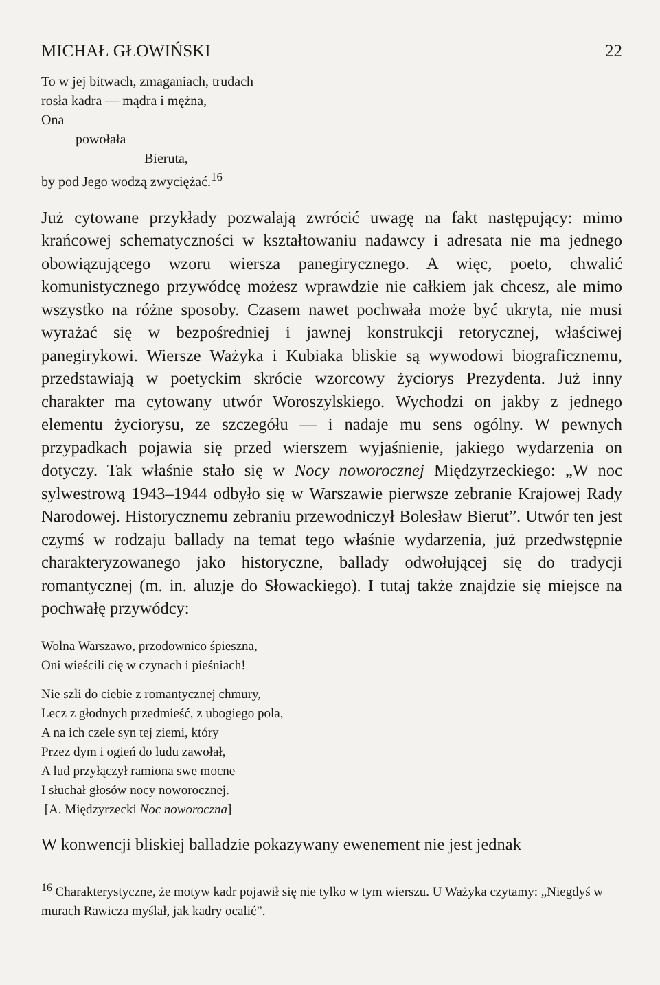MICHAŁ GŁOWIŃSKI 22
To w jej bitwach, zmaganiach, trudach
rosła kadra — mądra i mężna,
Ona
powołała
Bieruta,
by pod Jego wodzą zwyciężać.<sup>16</sup>
Już cytowane przykłady pozwalają zwrócić uwagę na fakt następujący: mimo krańcowej schematyczności w kształtowaniu nadawcy i adresata nie ma jednego obowiązującego wzoru wiersza panegirycznego. A więc, poeto, chwalić komunistycznego przywódcę możesz wprawdzie nie całkiem jak chcesz, ale mimo wszystko na różne sposoby. Czasem nawet pochwała może być ukryta, nie musi wyrażać się w bezpośredniej i jawnej konstrukcji retorycznej, właściwej panegirykowi. Wiersze Ważyka i Kubiaka bliskie są wywodowi biograficznemu, przedstawiają w poetyckim skrócie wzorcowy życiorys Prezydenta. Już inny charakter ma cytowany utwór Woroszylskiego. Wychodzi on jakby z jednego elementu życiorysu, ze szczegółu — i nadaje mu sens ogólny. W pewnych przypadkach pojawia się przed wierszem wyjaśnienie, jakiego wydarzenia on dotyczy. Tak właśnie stało się w Nocy noworocznej Międzyrzeckiego: „W noc sylwestrową 1943–1944 odbyło się w Warszawie pierwsze zebranie Krajowej Rady Narodowej. Historycznemu zebraniu przewodniczył Bolesław Bierut”. Utwór ten jest czymś w rodzaju ballady na temat tego właśnie wydarzenia, już przedwstępnie charakteryzowanego jako historyczne, ballady odwołującej się do tradycji romantycznej (m. in. aluzje do Słowackiego). I tutaj także znajdzie się miejsce na pochwałę przywódcy:
Wolna Warszawo, przodownico śpieszna,
Oni wieścili cię w czynach i pieśniach!
Nie szli do ciebie z romantycznej chmury,
Lecz z głodnych przedmieść, z ubogiego pola,
A na ich czele syn tej ziemi, który
Przez dym i ogień do ludu zawołał,
A lud przyłączył ramiona swe mocne
I słuchał głosów nocy noworocznej.
[A. Międzyrzecki Noc noworoczna]
W konwencji bliskiej balladzie pokazywany ewenement nie jest jednak
<sup>16</sup> Charakterystyczne, że motyw kadr pojawił się nie tylko w tym wierszu. U Ważyka czytamy: „Niegdyś w murach Rawicza myślał, jak kadry ocalić”.